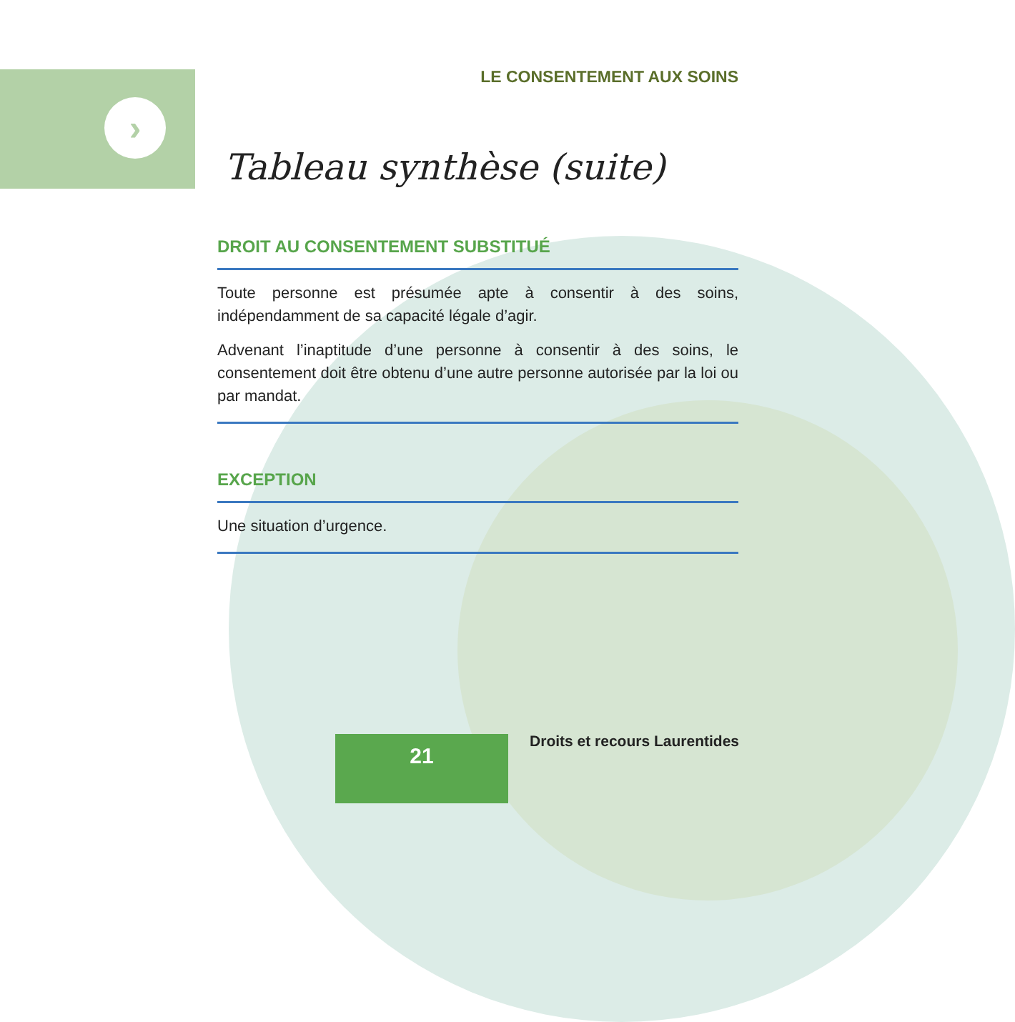›
LE CONSENTEMENT AUX SOINS
Tableau synthèse (suite)
DROIT AU CONSENTEMENT SUBSTITUÉ
Toute personne est présumée apte à consentir à des soins, indépendamment de sa capacité légale d’agir.
Advenant l’inaptitude d’une personne à consentir à des soins, le consentement doit être obtenu d’une autre personne autorisée par la loi ou par mandat.
EXCEPTION
Une situation d’urgence.
21 Droits et recours Laurentides